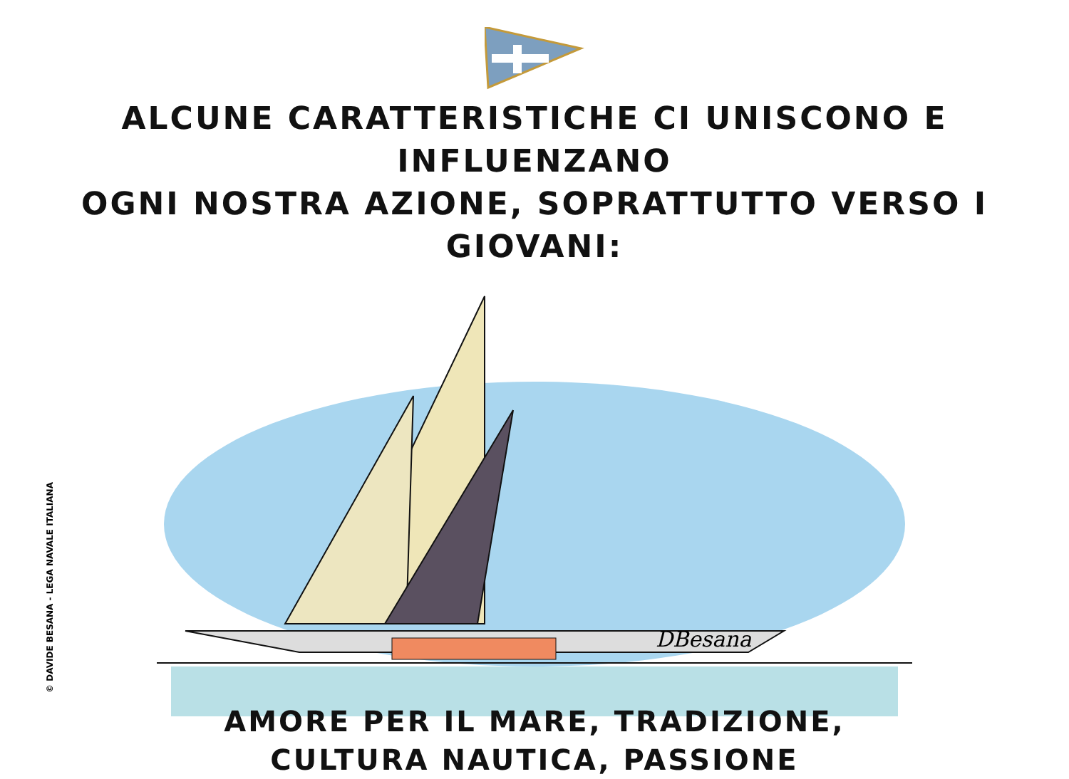ALCUNE CARATTERISTICHE CI UNISCONO E INFLUENZANO
OGNI NOSTRA AZIONE, SOPRATTUTTO VERSO I GIOVANI:
DBesana
AMORE PER IL MARE, TRADIZIONE,
CULTURA NAUTICA, PASSIONE
© DAVIDE BESANA - LEGA NAVALE ITALIANA